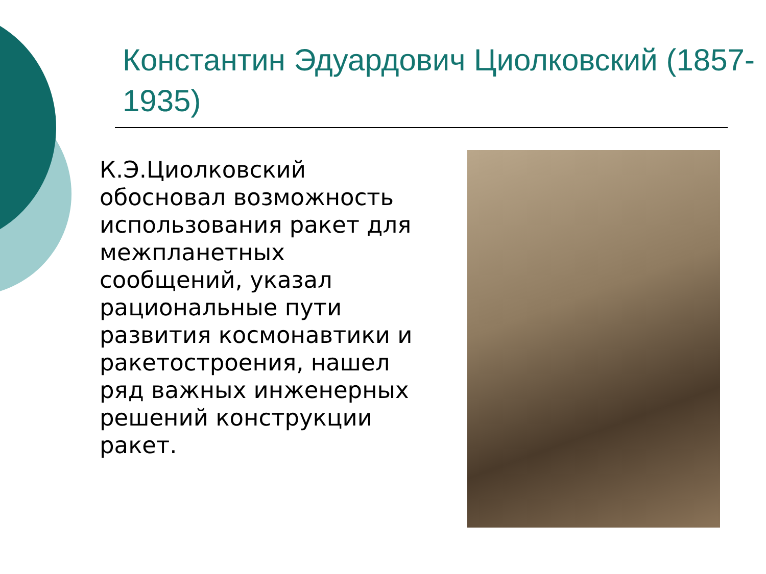Константин Эдуардович Циолковский (1857-1935)
К.Э.Циолковский обосновал возможность использования ракет для межпланетных сообщений, указал рациональные пути развития космонавтики и ракетостроения, нашел ряд важных инженерных решений конструкции ракет.